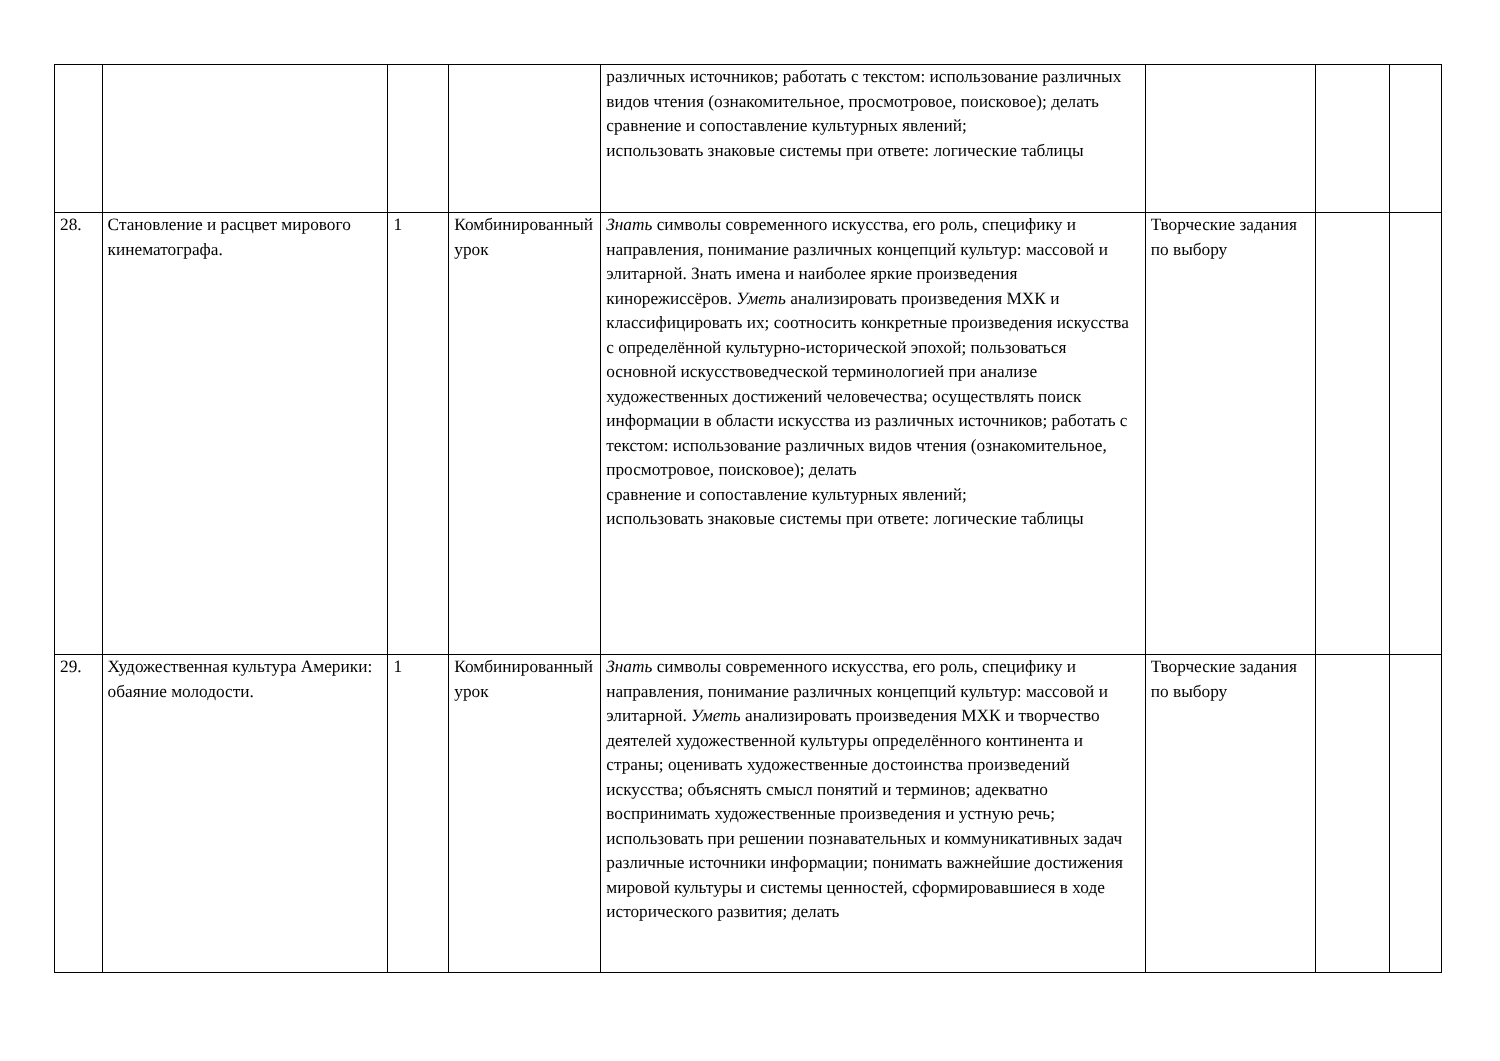| | | | | различных источников; работать с текстом: использование различных видов чтения (ознакомительное, просмотровое, поисковое); делать сравнение и сопоставление культурных явлений; использовать знаковые системы при ответе: логические таблицы | | | |
| 28. | Становление и расцвет мирового кинематографа. | 1 | Комбинированный урок | Знать символы современного искусства, его роль, специфику и направления, понимание различных концепций культур: массовой и элитарной. Знать имена и наиболее яркие произведения кинорежиссёров. Уметь анализировать произведения МХК и классифицировать их; соотносить конкретные произведения искусства с определённой культурно-исторической эпохой; пользоваться основной искусствоведческой терминологией при анализе художественных достижений человечества; осуществлять поиск информации в области искусства из различных источников; работать с текстом: использование различных видов чтения (ознакомительное, просмотровое, поисковое); делать сравнение и сопоставление культурных явлений; использовать знаковые системы при ответе: логические таблицы | Творческие задания по выбору | | |
| 29. | Художественная культура Америки: обаяние молодости. | 1 | Комбинированный урок | Знать символы современного искусства, его роль, специфику и направления, понимание различных концепций культур: массовой и элитарной. Уметь анализировать произведения МХК и творчество деятелей художественной культуры определённого континента и страны; оценивать художественные достоинства произведений искусства; объяснять смысл понятий и терминов; адекватно воспринимать художественные произведения и устную речь; использовать при решении познавательных и коммуникативных задач различные источники информации; понимать важнейшие достижения мировой культуры и системы ценностей, сформировавшиеся в ходе исторического развития; делать | Творческие задания по выбору | | |